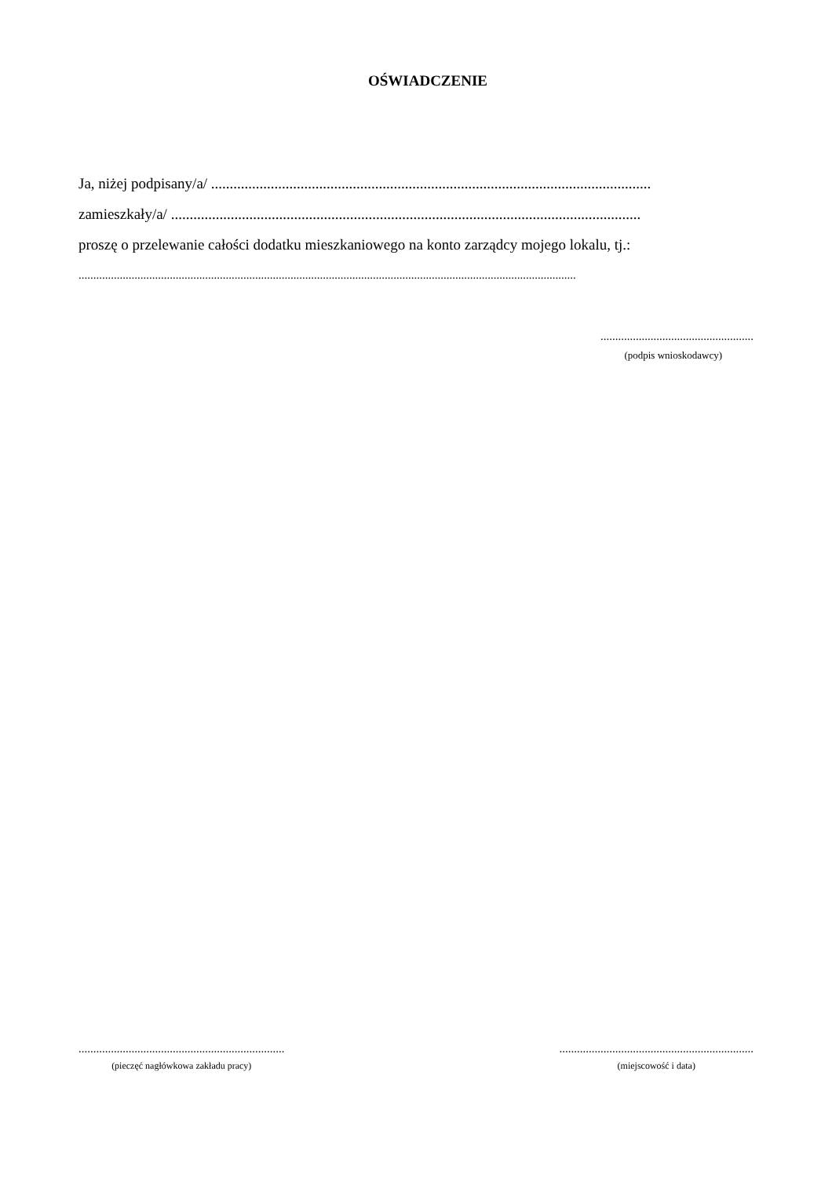OŚWIADCZENIE
Ja, niżej podpisany/a/ ......................................................................................................................
zamieszkały/a/ ..............................................................................................................................
proszę o przelewanie całości dodatku mieszkaniowego na konto zarządcy mojego lokalu, tj.:
.........................................................................................................................................................................
....................................................
(podpis wnioskodawcy)
......................................................................
(pieczęć nagłówkowa zakładu pracy)
..................................................................
(miejscowość i data)